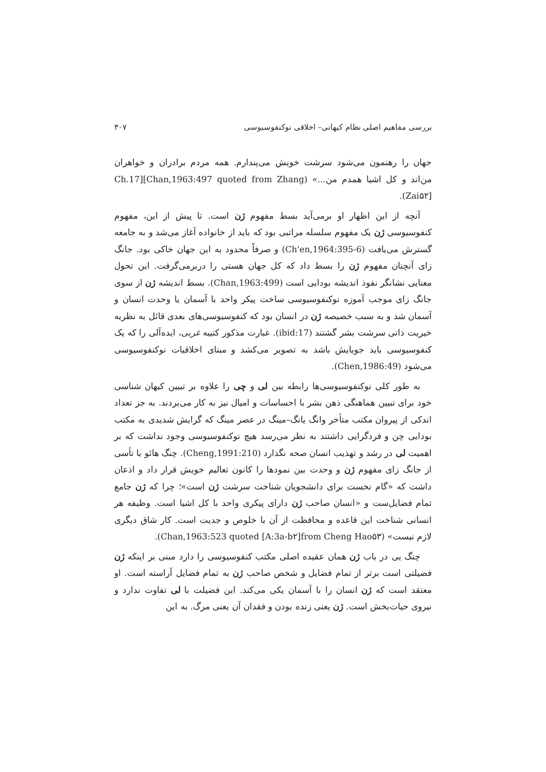بررسی مفاهیم اصلی نظام کیهانی– اخلاقی نوکنفوسیوسی ۳۰۷
جهان را رهنمون می‌شود سرشت خویش می‌پندارم. همه مردم برادران و خواهران من‌اند و کل اشیا همدم من...» (Ch.17][Chan,1963:497 quoted from Zhang Zai۵۲]).
آنچه از این اظهار او برمی‌آید بسط مفهوم ژن است. تا پیش از این، مفهوم کنفوسیوسی ژن یک مفهوم سلسله مراتبی بود که باید از خانواده آغاز می‌شد و به جامعه گسترش می‌یافت (Ch'en,1964:395-6) و صرفاً محدود به این جهان خاکی بود. جانگ زای آنچنان مفهوم ژن را بسط داد که کل جهان هستی را دربرمی‌گرفت. این تحول معنایی نشانگر نفوذ اندیشه بودایی است (Chan,1963:499). بسط اندیشه ژن از سوی جانگ زای موجب آموزه نوکنفوسیوسی ساخت پیکر واحد با آسمان یا وحدت انسان و آسمان شد و به سبب خصیصه ژن در انسان بود که کنفوسیوسی‌های بعدی قائل به نظریه خیریت ذاتی سرشت بشر گشتند (ibid:17). عبارت مذکور کتیبه غربی، ایده‌آلی را که یک کنفوسیوسی باید جویایش باشد به تصویر می‌کشد و مبنای اخلاقیات نوکنفوسیوسی می‌شود (Chen,1986:49).
به طور کلی نوکنفوسیوسی‌ها رابطه بین لی و چی را علاوه بر تبیین کیهان شناسی خود برای تبیین هماهنگی ذهن بشر با احساسات و امیال نیز به کار می‌بردند. به جز تعداد اندکی از پیروان مکتب متأخر وانگ یانگ–مینگ در عصر مینگ که گرایش شدیدی به مکتب بودایی چن و فردگرایی داشتند به نظر می‌رسد هیچ نوکنفوسیوسی وجود نداشت که بر اهمیت لی در رشد و تهذیب انسان صحه نگذارد (Cheng,1991:210). چنگ هائو با تأسی از جانگ زای مفهوم ژن و وحدت بین نمودها را کانون تعالیم خویش قرار داد و اذعان داشت که «گام نخست برای دانشجویان شناخت سرشت ژن است»؛ چرا که ژن جامع تمام فضایل‌ست و «انسان صاحب ژن دارای پیکری واحد با کل اشیا است. وظیفه هر انسانی شناخت این قاعده و محافظت از آن با خلوص و جدیت است. کار شاق دیگری لازم نیست» (Chan,1963:523 quoted [A:3a-b۲]from Cheng Hao۵۳).
چنگ یی در باب ژن همان عقیده اصلی مکتب کنفوسیوسی را دارد مبنی بر اینکه ژن فضیلتی است برتر از تمام فضایل و شخص صاحب ژن به تمام فضایل آراسته است. او معتقد است که ژن انسان را با آسمان یکی می‌کند. این فضیلت با لی تفاوت ندارد و نیروی حیات‌بخش است. ژن یعنی زنده بودن و فقدان آن یعنی مرگ. به این